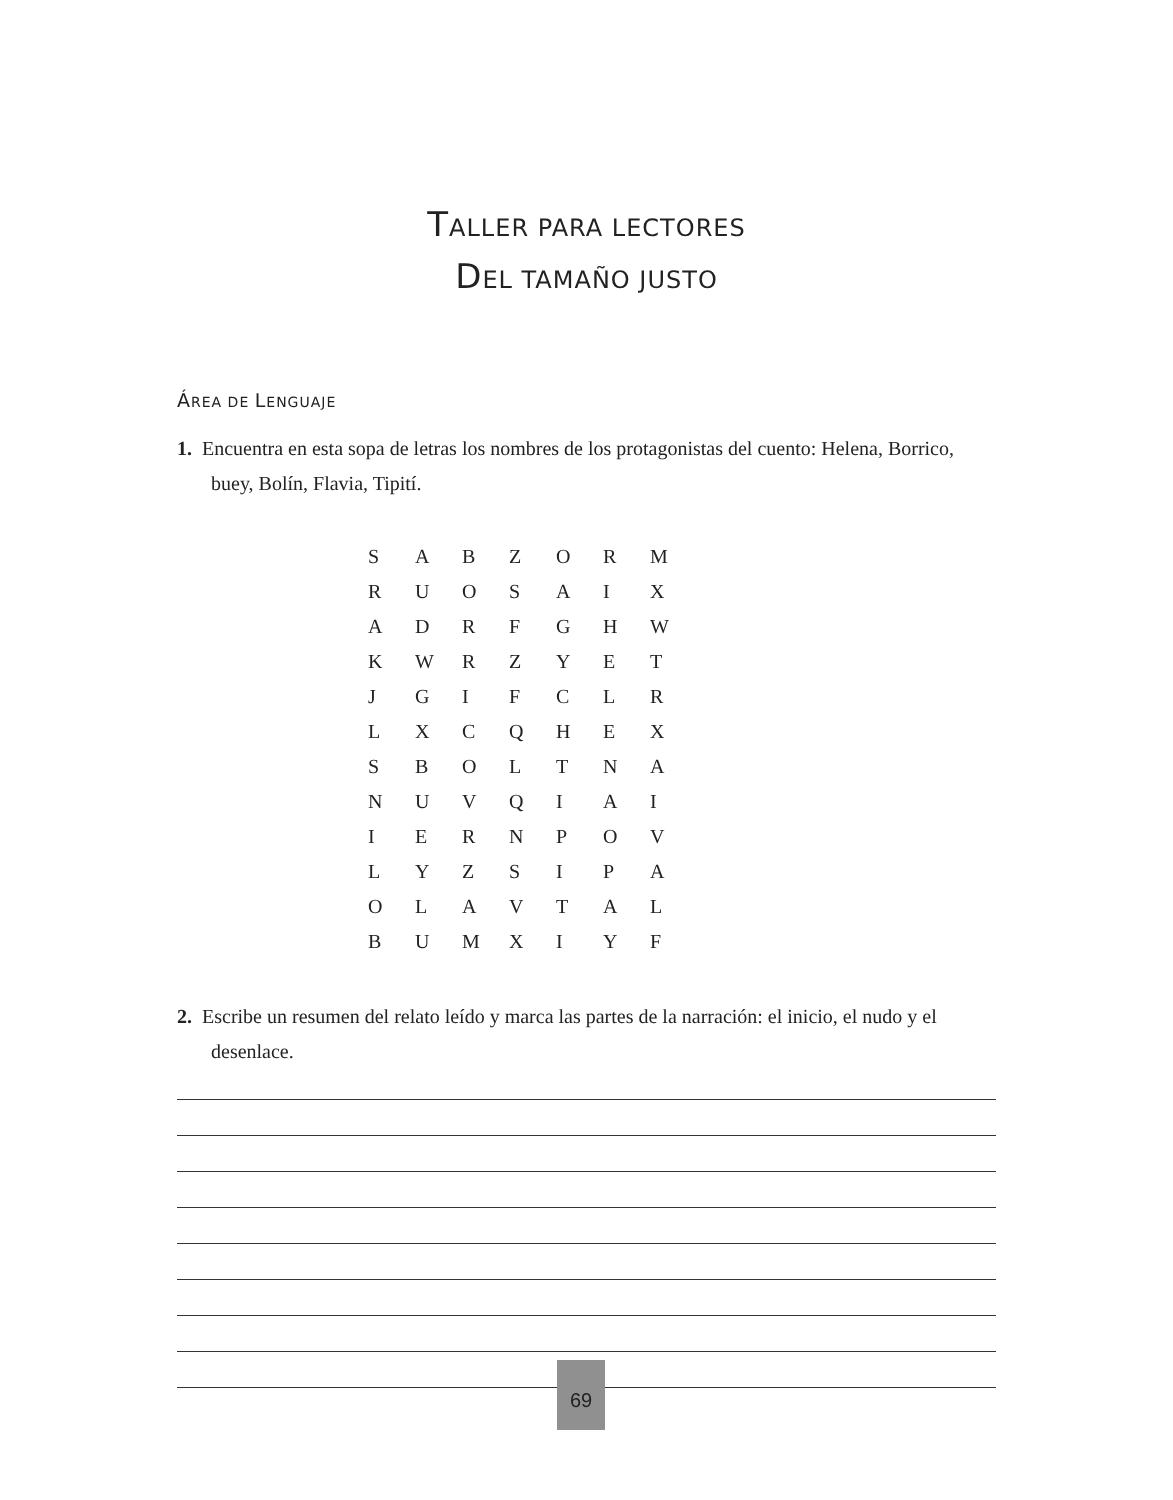TALLER PARA LECTORES
DEL TAMAÑO JUSTO
ÁREA DE LENGUAJE
1. Encuentra en esta sopa de letras los nombres de los protagonistas del cuento: Helena, Borrico, buey, Bolín, Flavia, Tipití.
| S | A | B | Z | O | R | M |
| R | U | O | S | A | I | X |
| A | D | R | F | G | H | W |
| K | W | R | Z | Y | E | T |
| J | G | I | F | C | L | R |
| L | X | C | Q | H | E | X |
| S | B | O | L | T | N | A |
| N | U | V | Q | I | A | I |
| I | E | R | N | P | O | V |
| L | Y | Z | S | I | P | A |
| O | L | A | V | T | A | L |
| B | U | M | X | I | Y | F |
2. Escribe un resumen del relato leído y marca las partes de la narración: el inicio, el nudo y el desenlace.
69